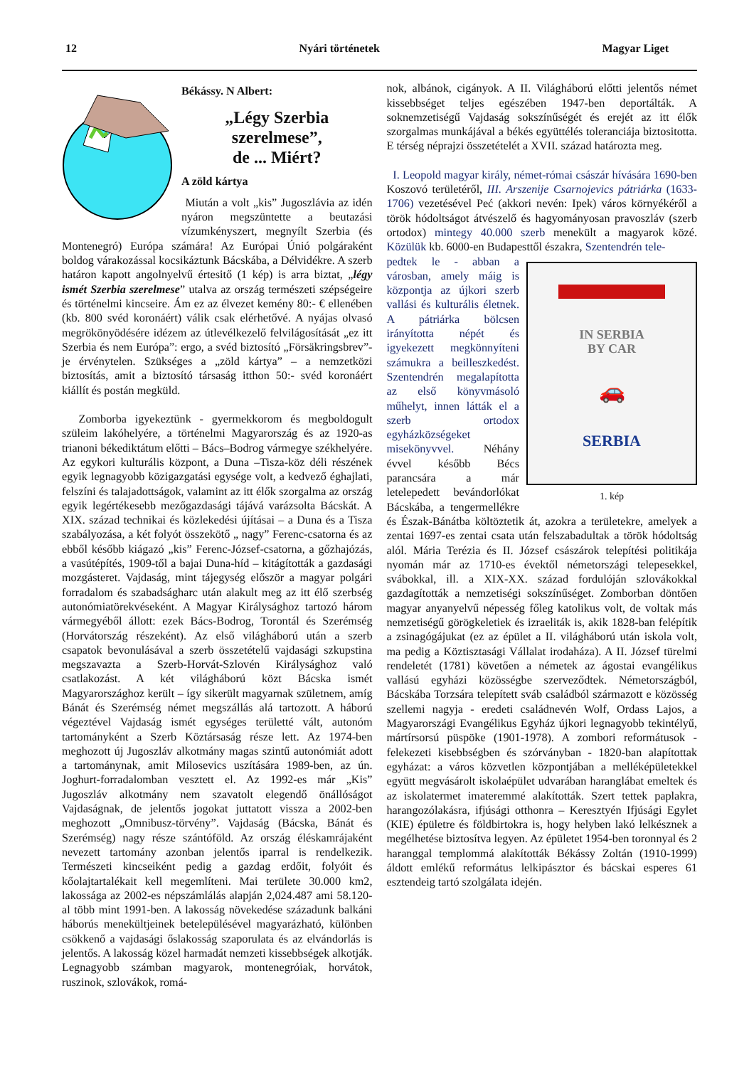12 Nyári történetek Magyar Liget
Békássy. N Albert:
„Légy Szerbia szerelmese”,
de ... Miért?
A zöld kártya
Miután a volt „kis” Jugoszlávia az idén nyáron megszüntette a beutazási vízumkényszert, megnyílt Szerbia (és Montenegró) Európa számára! Az Európai Únió polgáraként boldog várakozással kocsikáztunk Bácskába, a Délvidékre. A szerb határon kapott angolnyelvű értesitő (1 kép) is arra biztat, „légy ismét Szerbia szerelmese” utalva az ország természeti szépségeire és történelmi kincseire. Ám ez az élvezet kemény 80:- € ellenében (kb. 800 svéd koronáért) válik csak elérhetővé. A nyájas olvasó megrökönyödésére idézem az útlevélkezelő felvilágosítását „ez itt Szerbia és nem Európa”: ergo, a svéd biztosító „Försäkringsbrev”-je érvénytelen. Szükséges a „zöld kártya” – a nemzetközi biztosítás, amit a biztosító társaság itthon 50:- svéd koronáért kiállít és postán megküld.
Zomborba igyekeztünk - gyermekkorom és megboldogult szüleim lakóhelyére, a történelmi Magyarország és az 1920-as trianoni békediktátum előtti – Bács–Bodrog vármegye székhelyére. Az egykori kulturális központ, a Duna –Tisza-köz déli részének egyik legnagyobb közigazgatási egysége volt, a kedvező éghajlati, felszíni és talajadottságok, valamint az itt élők szorgalma az ország egyik legértékesebb mezőgazdasági tájává varázsolta Bácskát. A XIX. század technikai és közlekedési újításai – a Duna és a Tisza szabályozása, a két folyót összekötő „ nagy” Ferenc-csatorna és az ebből később kiágazó „kis” Ferenc-József-csatorna, a gőzhajózás, a vasútépítés, 1909-től a bajai Duna-híd – kitágították a gazdasági mozgásteret. Vajdaság, mint tájegység először a magyar polgári forradalom és szabadságharc után alakult meg az itt élő szerbség autonómiatörekvéseként. A Magyar Királysághoz tartozó három vármegyéből állott: ezek Bács-Bodrog, Torontál és Szerémség (Horvátország részeként). Az első világháború után a szerb csapatok bevonulásával a szerb összetételű vajdasági szkupstina megszavazta a Szerb-Horvát-Szlovén Királysághoz való csatlakozást. A két világháború közt Bácska ismét Magyarországhoz került – így sikerült magyarnak születnem, amíg Bánát és Szerémség német megszállás alá tartozott. A háború végeztével Vajdaság ismét egységes területté vált, autonóm tartományként a Szerb Köztársaság része lett. Az 1974-ben meghozott új Jugoszláv alkotmány magas szintű autonómiát adott a tartománynak, amit Milosevics uszítására 1989-ben, az ún. Joghurt-forradalomban vesztett el. Az 1992-es már „Kis” Jugoszláv alkotmány nem szavatolt elegendő önállóságot Vajdaságnak, de jelentős jogokat juttatott vissza a 2002-ben meghozott „Omnibusz-törvény”. Vajdaság (Bácska, Bánát és Szerémség) nagy része szántóföld. Az ország éléskamrájaként nevezett tartomány azonban jelentős iparral is rendelkezik. Természeti kincseiként pedig a gazdag erdőit, folyóit és kőolajtartalékait kell megemlíteni. Mai területe 30.000 km2, lakossága az 2002-es népszámlálás alapján 2,024.487 ami 58.120-al több mint 1991-ben. A lakosság növekedése századunk balkáni háborús menekültjeinek betelepülésével magyarázható, különben csökkenő a vajdasági őslakosság szaporulata és az elvándorlás is jelentős. A lakosság közel harmadát nemzeti kissebbségek alkotják. Legnagyobb számban magyarok, montenegróiak, horvátok, ruszinok, szlovákok, romá-
nok, albánok, cigányok. A II. Világháború előtti jelentős német kissebbséget teljes egészében 1947-ben deportálták. A soknemzetiségű Vajdaság sokszínűségét és erejét az itt élők szorgalmas munkájával a békés együttélés toleranciája biztositotta. E térség néprajzi összetételét a XVII. század határozta meg.
I. Leopold magyar király, német-római császár hívására 1690-ben Koszovó területéről, III. Arszenije Csarnojevics pátriárka (1633-1706) vezetésével Peć (akkori nevén: Ipek) város környékéről a török hódoltságot átvészelő és hagyományosan pravoszláv (szerb ortodox) mintegy 40.000 szerb menekült a magyarok közé. Közülük kb. 6000-en Budapesttől északra, Szentendrén tele-
IN SERBIA
BY CAR
🚗
SERBIA
1. kép
pedtek le - abban a városban, amely máig is központja az újkori szerb vallási és kulturális életnek. A pátriárka bölcsen irányította népét és igyekezett megkönnyíteni számukra a beilleszkedést. Szentendrén megalapította az első könyvmásoló műhelyt, innen látták el a szerb ortodox egyházközségeket misekönyvvel. Néhány évvel később Bécs parancsára a már letelepedett bevándorlókat Bácskába, a tengermellékre és Észak-Bánátba költöztetik át, azokra a területekre, amelyek a zentai 1697-es zentai csata után felszabadultak a török hódoltság alól. Mária Terézia és II. József császárok telepítési politikája nyomán már az 1710-es évektől németországi telepesekkel, svábokkal, ill. a XIX-XX. század fordulóján szlovákokkal gazdagították a nemzetiségi sokszínűséget. Zomborban döntően magyar anyanyelvű népesség főleg katolikus volt, de voltak más nemzetiségű görögkeletiek és izraeliták is, akik 1828-ban felépítik a zsinagógájukat (ez az épület a II. világháború után iskola volt, ma pedig a Köztisztasági Vállalat irodaháza). A II. József türelmi rendeletét (1781) követően a németek az ágostai evangélikus vallású egyházi közösségbe szerveződtek. Németországból, Bácskába Torzsára telepített sváb családból származott e közösség szellemi nagyja - eredeti családnevén Wolf, Ordass Lajos, a Magyarországi Evangélikus Egyház újkori legnagyobb tekintélyű, mártírsorsú püspöke (1901-1978). A zombori reformátusok - felekezeti kisebbségben és szórványban - 1820-ban alapítottak egyházat: a város közvetlen központjában a melléképületekkel együtt megvásárolt iskolaépület udvarában haranglábat emeltek és az iskolatermet imateremmé alakították. Szert tettek paplakra, harangozólakásra, ifjúsági otthonra – Keresztyén Ifjúsági Egylet (KIE) épületre és földbirtokra is, hogy helyben lakó lelkésznek a megélhetése biztosítva legyen. Az épületet 1954-ben toronnyal és 2 haranggal templommá alakították Békássy Zoltán (1910-1999) áldott emlékű református lelkipásztor és bácskai esperes 61 esztendeig tartó szolgálata idején.